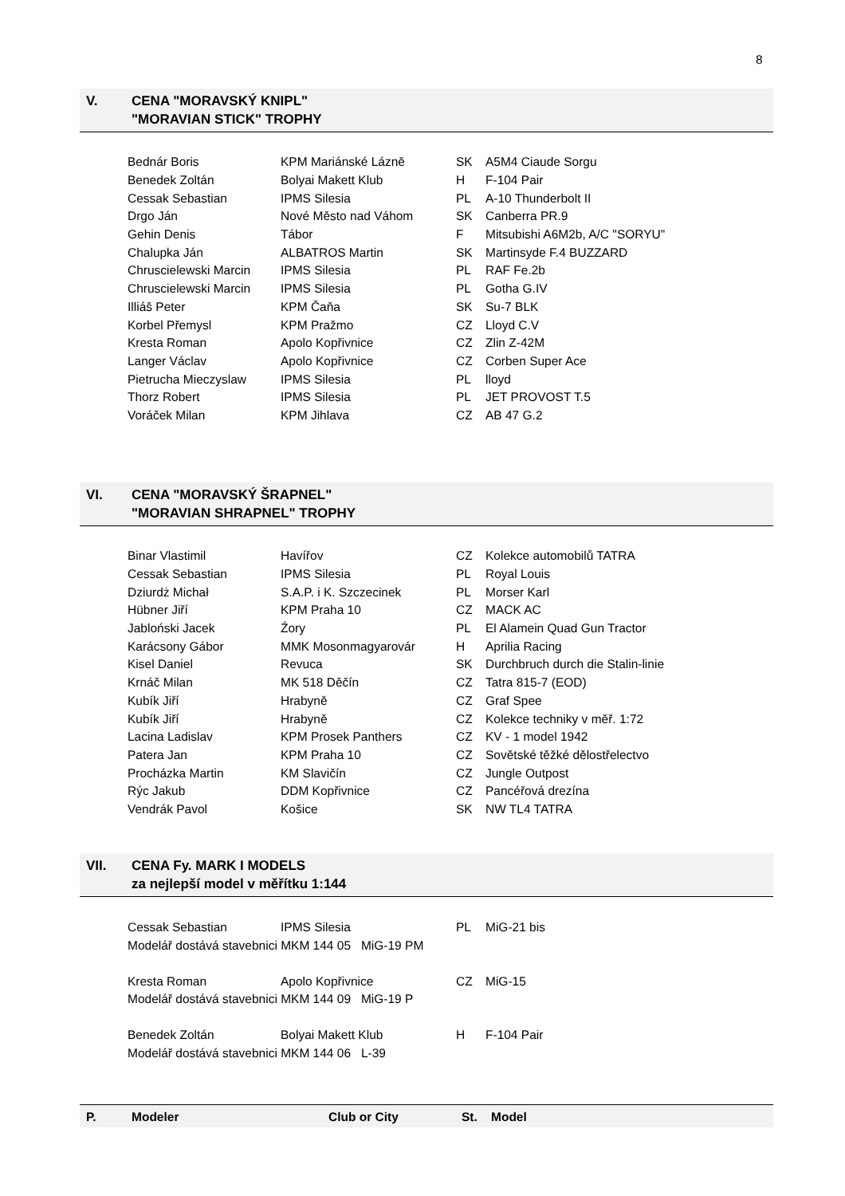8
V. CENA "MORAVSKÝ KNIPL"
"MORAVIAN STICK" TROPHY
| Bednár Boris | KPM Mariánské Lázně | SK | A5M4 Ciaude Sorgu |
| Benedek Zoltán | Bolyai Makett Klub | H | F-104 Pair |
| Cessak Sebastian | IPMS Silesia | PL | A-10 Thunderbolt II |
| Drgo Ján | Nové Město nad Váhom | SK | Canberra PR.9 |
| Gehin Denis | Tábor | F | Mitsubishi A6M2b, A/C "SORYU" |
| Chalupka Ján | ALBATROS Martin | SK | Martinsyde F.4 BUZZARD |
| Chruscielewski Marcin | IPMS Silesia | PL | RAF Fe.2b |
| Chruscielewski Marcin | IPMS Silesia | PL | Gotha G.IV |
| Illiáš Peter | KPM Čaňa | SK | Su-7 BLK |
| Korbel Přemysl | KPM Pražmo | CZ | Lloyd C.V |
| Kresta Roman | Apolo Kopřivnice | CZ | Zlin Z-42M |
| Langer Václav | Apolo Kopřivnice | CZ | Corben Super Ace |
| Pietrucha Mieczyslaw | IPMS Silesia | PL | lloyd |
| Thorz Robert | IPMS Silesia | PL | JET PROVOST T.5 |
| Voráček Milan | KPM Jihlava | CZ | AB 47 G.2 |
VI. CENA "MORAVSKÝ ŠRAPNEL"
"MORAVIAN SHRAPNEL" TROPHY
| Binar Vlastimil | Havířov | CZ | Kolekce automobilů TATRA |
| Cessak Sebastian | IPMS Silesia | PL | Royal Louis |
| Dziurdż Michał | S.A.P. i K. Szczecinek | PL | Morser Karl |
| Hübner Jiří | KPM Praha 10 | CZ | MACK AC |
| Jabloński Jacek | Źory | PL | El Alamein Quad Gun Tractor |
| Karácsony Gábor | MMK Mosonmagyarovár | H | Aprilia Racing |
| Kisel Daniel | Revuca | SK | Durchbruch durch die Stalin-linie |
| Krnáč Milan | MK 518 Děčín | CZ | Tatra 815-7 (EOD) |
| Kubík Jiří | Hrabyně | CZ | Graf Spee |
| Kubík Jiří | Hrabyně | CZ | Kolekce techniky v měř. 1:72 |
| Lacina Ladislav | KPM Prosek Panthers | CZ | KV - 1 model 1942 |
| Patera Jan | KPM Praha 10 | CZ | Sovětské těžké dělostřelectvo |
| Procházka Martin | KM Slavičín | CZ | Jungle Outpost |
| Rýc Jakub | DDM Kopřivnice | CZ | Pancéřová drezína |
| Vendrák Pavol | Košice | SK | NW TL4 TATRA |
VII. CENA Fy. MARK I MODELS
za nejlepší model v měřítku 1:144
| Cessak Sebastian | IPMS Silesia | PL | MiG-21 bis |
| Modelář dostává stavebnici MKM 144 05 MiG-19 PM | | | |
| Kresta Roman | Apolo Kopřivnice | CZ | MiG-15 |
| Modelář dostává stavebnici MKM 144 09 MiG-19 P | | | |
| Benedek Zoltán | Bolyai Makett Klub | H | F-104 Pair |
| Modelář dostává stavebnici MKM 144 06 L-39 | | | |
P. Modeler Club or City St. Model